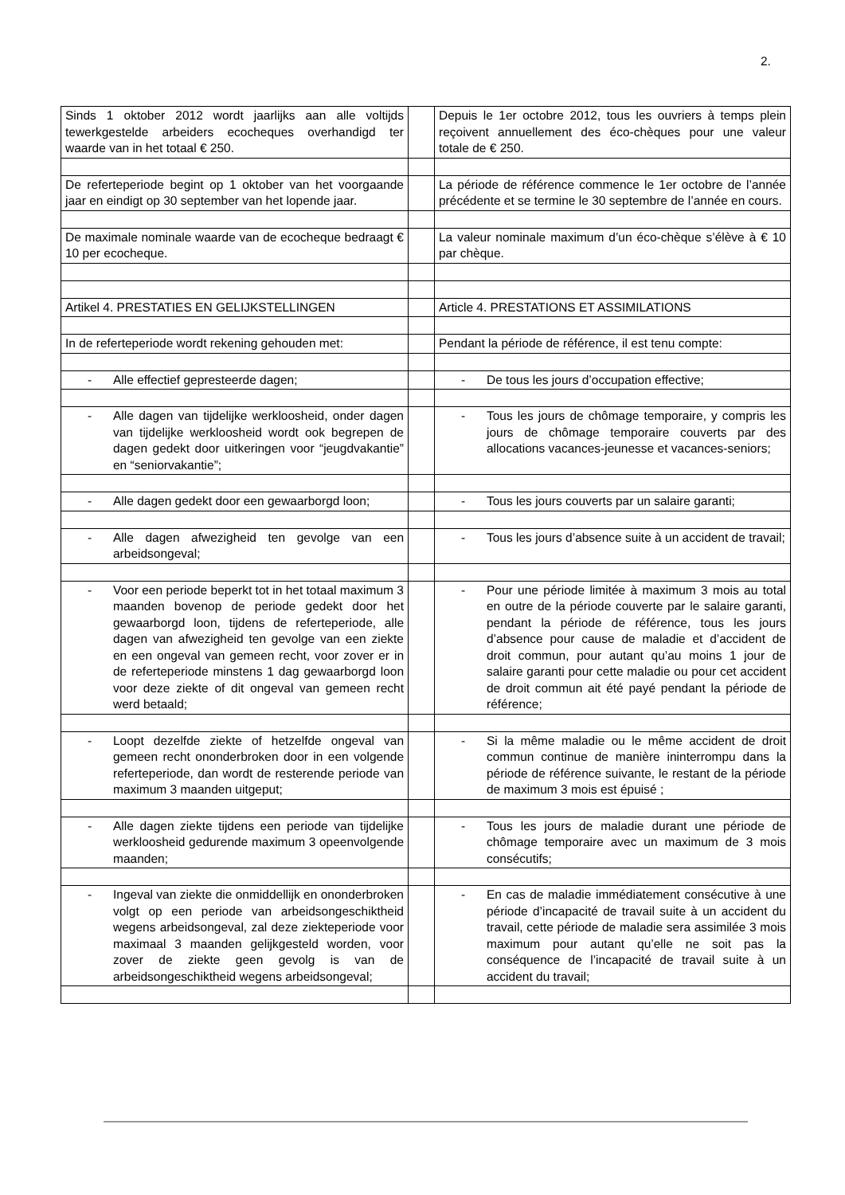2.
| Sinds 1 oktober 2012 wordt jaarlijks aan alle voltijds tewerkgestelde arbeiders ecocheques overhandigd ter waarde van in het totaal € 250. | | Depuis le 1er octobre 2012, tous les ouvriers à temps plein reçoivent annuellement des éco-chèques pour une valeur totale de € 250. |
| De referteperiode begint op 1 oktober van het voorgaande jaar en eindigt op 30 september van het lopende jaar. | | La période de référence commence le 1er octobre de l’année précédente et se termine le 30 septembre de l’année en cours. |
| De maximale nominale waarde van de ecocheque bedraagt € 10 per ecocheque. | | La valeur nominale maximum d’un éco-chèque s’élève à € 10 par chèque. |
| Artikel 4. PRESTATIES EN GELIJKSTELLINGEN | | Article 4. PRESTATIONS ET ASSIMILATIONS |
| In de referteperiode wordt rekening gehouden met: | | Pendant la période de référence, il est tenu compte: |
| - Alle effectief gepresteerde dagen; | | - De tous les jours d’occupation effective; |
| - Alle dagen van tijdelijke werkloosheid, onder dagen van tijdelijke werkloosheid wordt ook begrepen de dagen gedekt door uitkeringen voor “jeugdvakantie” en “seniorvakantie”; | | - Tous les jours de chômage temporaire, y compris les jours de chômage temporaire couverts par des allocations vacances-jeunesse et vacances-seniors; |
| - Alle dagen gedekt door een gewaarborgd loon; | | - Tous les jours couverts par un salaire garanti; |
| - Alle dagen afwezigheid ten gevolge van een arbeidsongeval; | | - Tous les jours d’absence suite à un accident de travail; |
| - Voor een periode beperkt tot in het totaal maximum 3 maanden bovenop de periode gedekt door het gewaarborgd loon, tijdens de referteperiode, alle dagen van afwezigheid ten gevolge van een ziekte en een ongeval van gemeen recht, voor zover er in de referteperiode minstens 1 dag gewaarborgd loon voor deze ziekte of dit ongeval van gemeen recht werd betaald; | | - Pour une période limitée à maximum 3 mois au total en outre de la période couverte par le salaire garanti, pendant la période de référence, tous les jours d’absence pour cause de maladie et d’accident de droit commun, pour autant qu’au moins 1 jour de salaire garanti pour cette maladie ou pour cet accident de droit commun ait été payé pendant la période de référence; |
| - Loopt dezelfde ziekte of hetzelfde ongeval van gemeen recht ononderbroken door in een volgende referteperiode, dan wordt de resterende periode van maximum 3 maanden uitgeput; | | - Si la même maladie ou le même accident de droit commun continue de manière ininterrompu dans la période de référence suivante, le restant de la période de maximum 3 mois est épuisé ; |
| - Alle dagen ziekte tijdens een periode van tijdelijke werkloosheid gedurende maximum 3 opeenvolgende maanden; | | - Tous les jours de maladie durant une période de chômage temporaire avec un maximum de 3 mois consécutifs; |
| - Ingeval van ziekte die onmiddellijk en ononderbroken volgt op een periode van arbeidsongeschiktheid wegens arbeidsongeval, zal deze ziekteperiode voor maximaal 3 maanden gelijkgesteld worden, voor zover de ziekte geen gevolg is van de arbeidsongeschiktheid wegens arbeidsongeval; | | - En cas de maladie immédiatement consécutive à une période d’incapacité de travail suite à un accident du travail, cette période de maladie sera assimilée 3 mois maximum pour autant qu’elle ne soit pas la conséquence de l’incapacité de travail suite à un accident du travail; |